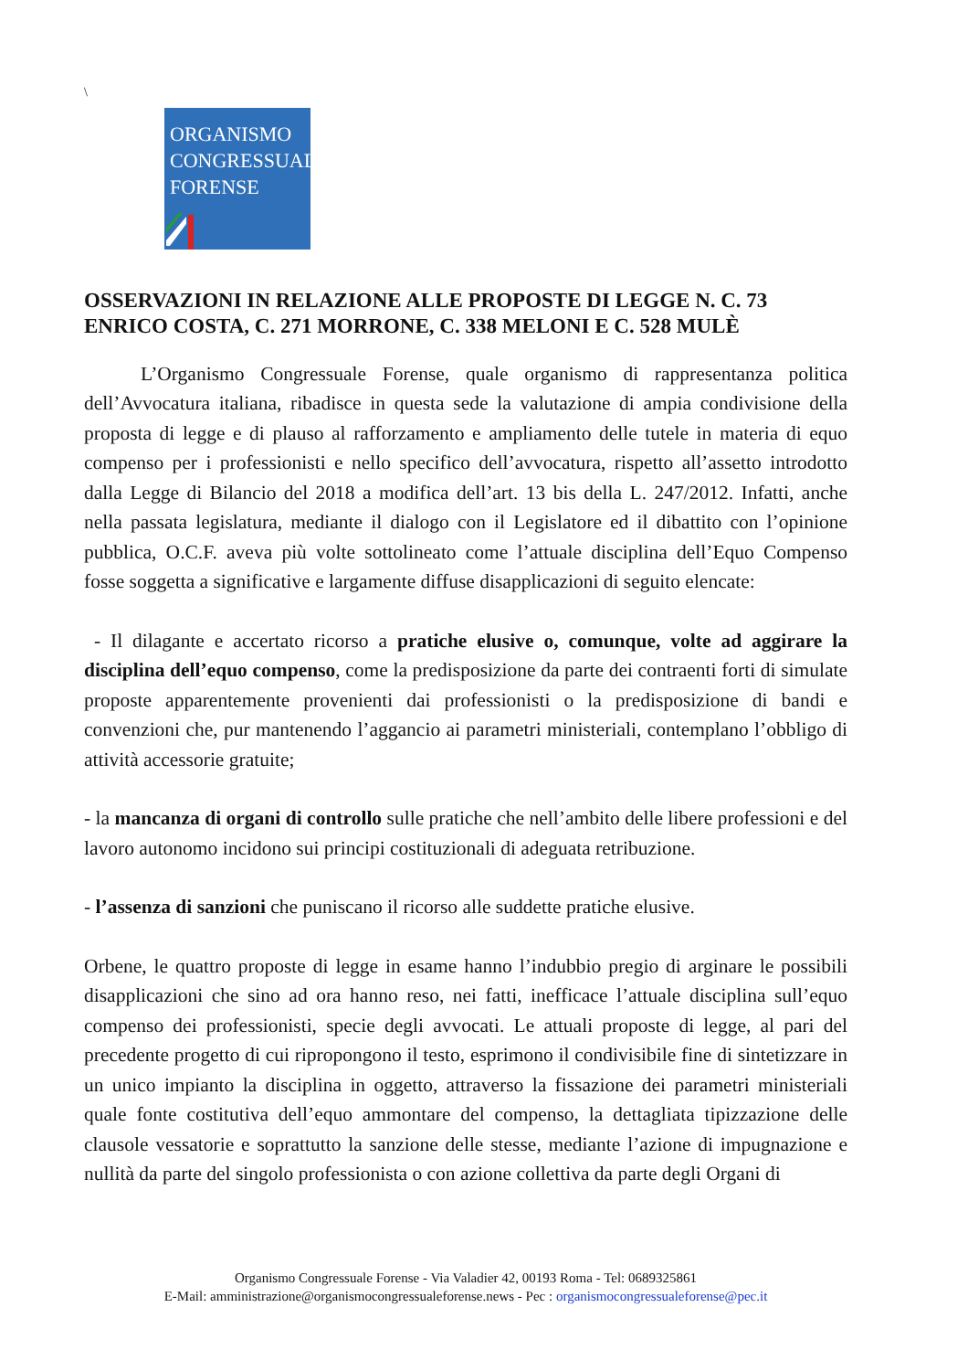\
ORGANISMO
CONGRESSUALE
FORENSE
OSSERVAZIONI IN RELAZIONE ALLE PROPOSTE DI LEGGE N. C. 73 ENRICO COSTA, C. 271 MORRONE, C. 338 MELONI E C. 528 MULÈ
L’Organismo Congressuale Forense, quale organismo di rappresentanza politica dell’Avvocatura italiana, ribadisce in questa sede la valutazione di ampia condivisione della proposta di legge e di plauso al rafforzamento e ampliamento delle tutele in materia di equo compenso per i professionisti e nello specifico dell’avvocatura, rispetto all’assetto introdotto dalla Legge di Bilancio del 2018 a modifica dell’art. 13 bis della L. 247/2012. Infatti, anche nella passata legislatura, mediante il dialogo con il Legislatore ed il dibattito con l’opinione pubblica, O.C.F. aveva più volte sottolineato come l’attuale disciplina dell’Equo Compenso fosse soggetta a significative e largamente diffuse disapplicazioni di seguito elencate:
- Il dilagante e accertato ricorso a pratiche elusive o, comunque, volte ad aggirare la disciplina dell’equo compenso, come la predisposizione da parte dei contraenti forti di simulate proposte apparentemente provenienti dai professionisti o la predisposizione di bandi e convenzioni che, pur mantenendo l’aggancio ai parametri ministeriali, contemplano l’obbligo di attività accessorie gratuite;
- la mancanza di organi di controllo sulle pratiche che nell’ambito delle libere professioni e del lavoro autonomo incidono sui principi costituzionali di adeguata retribuzione.
- l’assenza di sanzioni che puniscano il ricorso alle suddette pratiche elusive.
Orbene, le quattro proposte di legge in esame hanno l’indubbio pregio di arginare le possibili disapplicazioni che sino ad ora hanno reso, nei fatti, inefficace l’attuale disciplina sull’equo compenso dei professionisti, specie degli avvocati. Le attuali proposte di legge, al pari del precedente progetto di cui ripropongono il testo, esprimono il condivisibile fine di sintetizzare in un unico impianto la disciplina in oggetto, attraverso la fissazione dei parametri ministeriali quale fonte costitutiva dell’equo ammontare del compenso, la dettagliata tipizzazione delle clausole vessatorie e soprattutto la sanzione delle stesse, mediante l’azione di impugnazione e nullità da parte del singolo professionista o con azione collettiva da parte degli Organi di
Organismo Congressuale Forense - Via Valadier 42, 00193 Roma - Tel: 0689325861
E-Mail: amministrazione@organismocongressualeforense.news - Pec : organismocongressualeforense@pec.it